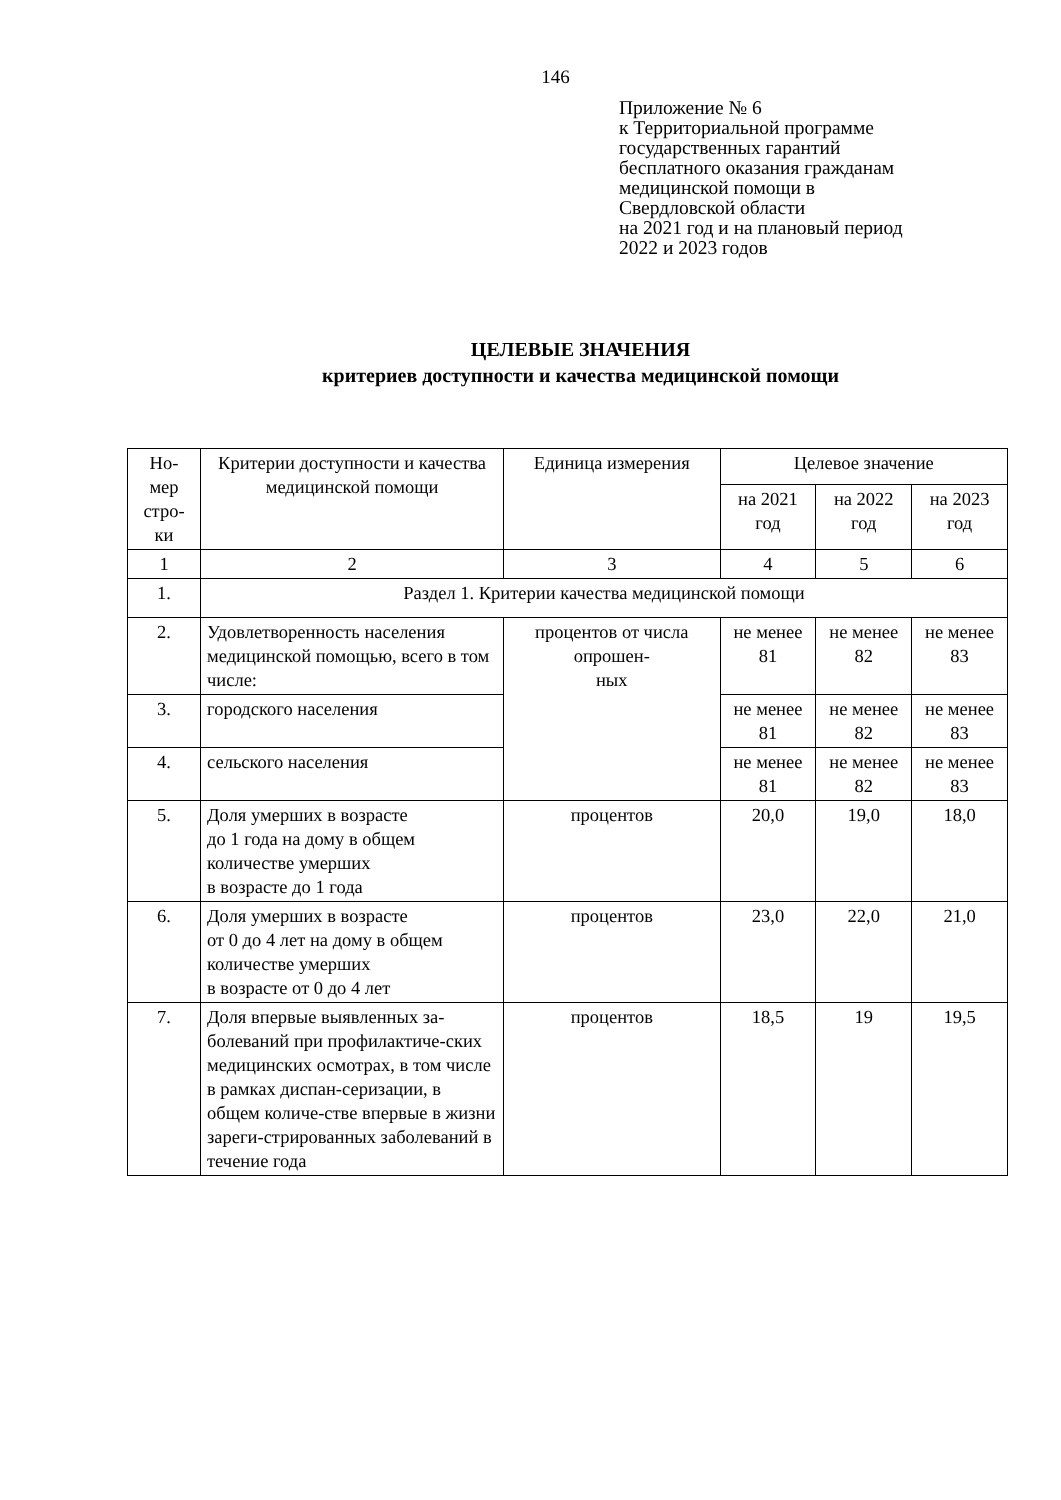146
Приложение № 6
к Территориальной программе
государственных гарантий
бесплатного оказания гражданам
медицинской помощи в
Свердловской области
на 2021 год и на плановый период
2022 и 2023 годов
ЦЕЛЕВЫЕ ЗНАЧЕНИЯ
критериев доступности и качества медицинской помощи
| Но- мер стро- ки | Критерии доступности и качества медицинской помощи | Единица измерения | Целевое значение | | |
| --- | --- | --- | --- | --- | --- |
| | | | на 2021 год | на 2022 год | на 2023 год |
| 1 | 2 | 3 | 4 | 5 | 6 |
| 1. | Раздел 1. Критерии качества медицинской помощи | | | | |
| 2. | Удовлетворенность населения медицинской помощью, всего в том числе: | процентов от числа опрошен- ных | не менее 81 | не менее 82 | не менее 83 |
| 3. | городского населения | | не менее 81 | не менее 82 | не менее 83 |
| 4. | сельского населения | | не менее 81 | не менее 82 | не менее 83 |
| 5. | Доля умерших в возрасте до 1 года на дому в общем количестве умерших в возрасте до 1 года | процентов | 20,0 | 19,0 | 18,0 |
| 6. | Доля умерших в возрасте от 0 до 4 лет на дому в общем количестве умерших в возрасте от 0 до 4 лет | процентов | 23,0 | 22,0 | 21,0 |
| 7. | Доля впервые выявленных за-болеваний при профилактиче-ских медицинских осмотрах, в том числе в рамках диспан-серизации, в общем количе-стве впервые в жизни зареги-стрированных заболеваний в течение года | процентов | 18,5 | 19 | 19,5 |